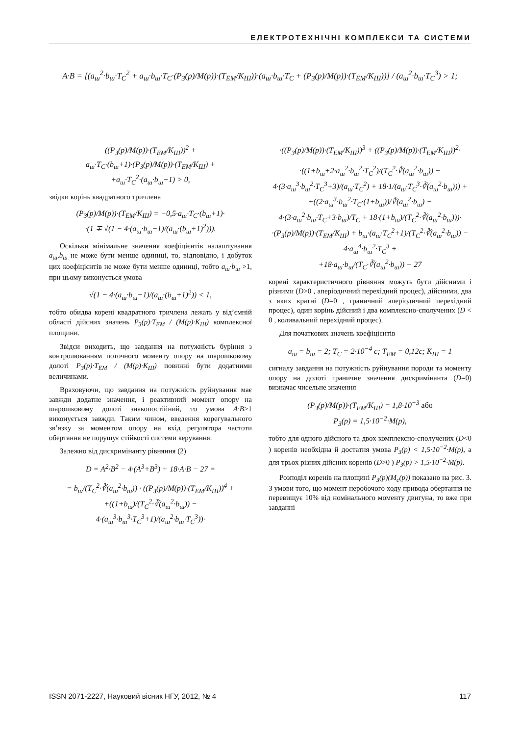ЕЛЕКТРОТЕХНІЧНІ КОМПЛЕКСИ ТА СИСТЕМИ
A·B = [(a<sub>ш</sub><sup>2</sup>·b<sub>ш</sub>·T<sub>C</sub><sup>2</sup> + a<sub>ш</sub>·b<sub>ш</sub>·T<sub>C</sub>·(P<sub>З</sub>(p)/M(p))·(T<sub>EM</sub>/K<sub>Ш</sub>))·(a<sub>ш</sub>·b<sub>ш</sub>·T<sub>C</sub> + (P<sub>З</sub>(p)/M(p))·(T<sub>EM</sub>/K<sub>Ш</sub>))] / (a<sub>ш</sub><sup>2</sup>·b<sub>ш</sub>·T<sub>C</sub><sup>3</sup>) > 1;
((P<sub>З</sub>(p)/M(p))·(T<sub>EM</sub>/K<sub>Ш</sub>))<sup>2</sup> + a<sub>ш</sub>·T<sub>C</sub>·(b<sub>ш</sub>+1)·(P<sub>З</sub>(p)/M(p))·(T<sub>EM</sub>/K<sub>Ш</sub>) +
+a<sub>ш</sub>·T<sub>C</sub><sup>2</sup>·(a<sub>ш</sub>·b<sub>ш</sub>−1) > 0,
звідки корінь квадратного тричлена
(P<sub>З</sub>(p)/M(p))·(T<sub>EM</sub>/K<sub>Ш</sub>) = −0,5·a<sub>ш</sub>·T<sub>C</sub>·(b<sub>ш</sub>+1)·
·(1 ∓ √(1 − 4·(a<sub>ш</sub>·b<sub>ш</sub>−1)/(a<sub>ш</sub>·(b<sub>ш</sub>+1)<sup>2</sup>))).
Оскільки мінімальне значення коефіцієнтів налаштування a<sub>ш</sub>,b<sub>ш</sub> не може бути менше одиниці, то, відповідно, і добуток цих коефіцієнтів не може бути менше одиниці, тобто a<sub>ш</sub>·b<sub>ш</sub> >1, при цьому виконується умова
√(1 − 4·(a<sub>ш</sub>·b<sub>ш</sub>−1)/(a<sub>ш</sub>·(b<sub>ш</sub>+1)<sup>2</sup>)) < 1,
тобто обидва корені квадратного тричлена лежать у від’ємній області дійсних значень P<sub>З</sub>(p)·T<sub>EM</sub> / (M(p)·K<sub>Ш</sub>) комплексної площини.
Звідси виходить, що завдання на потужність буріння з контролюванням поточного моменту опору на шарошковому долоті P<sub>З</sub>(p)·T<sub>EM</sub> / (M(p)·K<sub>Ш</sub>) повинні бути додатними величинами.
Враховуючи, що завдання на потужність руйнування має завжди додатне значення, і реактивний момент опору на шарошковому долоті знакопостійний, то умова A·B>1 виконується завжди. Таким чином, введення корегувального зв’язку за моментом опору на вхід регулятора частоти обертання не порушує стійкості системи керування.
Залежно від дискримінанту рівняння (2)
D = A<sup>2</sup>·B<sup>2</sup> − 4·(A<sup>3</sup>+B<sup>3</sup>) + 18·A·B − 27 =
= b<sub>ш</sub>/(T<sub>C</sub><sup>2</sup>·∛(a<sub>ш</sub><sup>2</sup>·b<sub>ш</sub>)) · ((P<sub>З</sub>(p)/M(p))·(T<sub>EM</sub>/K<sub>Ш</sub>))<sup>4</sup> +
+((1+b<sub>ш</sub>)/(T<sub>C</sub><sup>2</sup>·∛(a<sub>ш</sub><sup>2</sup>·b<sub>ш</sub>)) − 4·(a<sub>ш</sub><sup>3</sup>·b<sub>ш</sub><sup>3</sup>·T<sub>C</sub><sup>3</sup>+1)/(a<sub>ш</sub><sup>2</sup>·b<sub>ш</sub>·T<sub>C</sub><sup>3</sup>))·
·((P<sub>З</sub>(p)/M(p))·(T<sub>EM</sub>/K<sub>Ш</sub>))<sup>3</sup> + ((P<sub>З</sub>(p)/M(p))·(T<sub>EM</sub>/K<sub>Ш</sub>))<sup>2</sup>·
·((1+b<sub>ш</sub>+2·a<sub>ш</sub><sup>2</sup>·b<sub>ш</sub><sup>2</sup>·T<sub>C</sub><sup>2</sup>)/(T<sub>C</sub><sup>2</sup>·∛(a<sub>ш</sub><sup>2</sup>·b<sub>ш</sub>)) − 4·(3·a<sub>ш</sub><sup>3</sup>·b<sub>ш</sub><sup>2</sup>·T<sub>C</sub><sup>3</sup>+3)/(a<sub>ш</sub>·T<sub>C</sub><sup>2</sup>) + 18·1/(a<sub>ш</sub>·T<sub>C</sub><sup>3</sup>·∛(a<sub>ш</sub><sup>2</sup>·b<sub>ш</sub>))) +
+((2·a<sub>ш</sub><sup>3</sup>·b<sub>ш</sub><sup>2</sup>·T<sub>C</sub>·(1+b<sub>ш</sub>))/∛(a<sub>ш</sub><sup>2</sup>·b<sub>ш</sub>) − 4·(3·a<sub>ш</sub><sup>2</sup>·b<sub>ш</sub>·T<sub>C</sub>+3·b<sub>ш</sub>)/T<sub>C</sub> + 18·(1+b<sub>ш</sub>)/(T<sub>C</sub><sup>2</sup>·∛(a<sub>ш</sub><sup>2</sup>·b<sub>ш</sub>)))·
·(P<sub>З</sub>(p)/M(p))·(T<sub>EM</sub>/K<sub>Ш</sub>) + b<sub>ш</sub>·(a<sub>ш</sub>·T<sub>C</sub><sup>2</sup>+1)/(T<sub>C</sub><sup>2</sup>·∛(a<sub>ш</sub><sup>2</sup>·b<sub>ш</sub>)) − 4·a<sub>ш</sub><sup>4</sup>·b<sub>ш</sub><sup>2</sup>·T<sub>C</sub><sup>3</sup> +
+18·a<sub>ш</sub>·b<sub>ш</sub>/(T<sub>C</sub>·∛(a<sub>ш</sub><sup>2</sup>·b<sub>ш</sub>)) − 27
корені характеристичного рівняння можуть бути дійсними і різними (D>0 , аперіодичний перехідний процес), дійсними, два з яких кратні (D=0 , граничний аперіодичний перехідний процес), один корінь дійсний і два комплексно-сполучених (D < 0 , коливальний перехідний процес).
Для початкових значень коефіцієнтів
a<sub>ш</sub> = b<sub>ш</sub> = 2; T<sub>C</sub> = 2·10<sup>−4</sup> c; T<sub>EM</sub> = 0,12c; K<sub>Ш</sub> = 1
сигналу завдання на потужність руйнування породи та моменту опору на долоті граничне значення дискримінанта (D=0) визначає чисельне значення
(P<sub>З</sub>(p)/M(p))·(T<sub>EM</sub>/K<sub>Ш</sub>) = 1,8·10<sup>−3</sup> або
P<sub>З</sub>(p) = 1,5·10<sup>−2</sup>·M(p),
тобто для одного дійсного та двох комплексно-сполучених (D<0 ) коренів необхідна й достатня умова P<sub>З</sub>(p) < 1,5·10<sup>−2</sup>·M(p), а для трьох різних дійсних коренів (D>0 ) P<sub>З</sub>(p) > 1,5·10<sup>−2</sup>·M(p).
Розподіл коренів на площині P<sub>З</sub>(p)(M<sub>c</sub>(p)) показано на рис. 3. З умови того, що момент неробочого ходу привода обертання не перевищує 10% від номінального моменту двигуна, то вже при завданні
ISSN 2071-2227, Науковий вісник НГУ, 2012, № 4 117